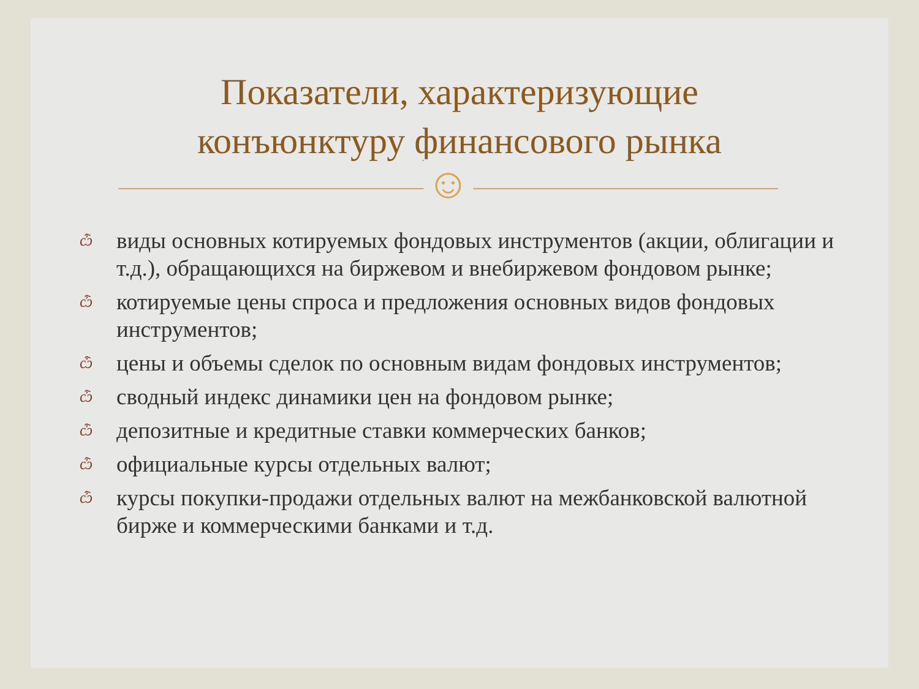Показатели, характеризующие
конъюнктуру финансового рынка
☺
ѽ виды основных котируемых фондовых инструментов (акции, облигации и т.д.), обращающихся на биржевом и внебиржевом фондовом рынке;
ѽ котируемые цены спроса и предложения основных видов фондовых инструментов;
ѽ цены и объемы сделок по основным видам фондовых инструментов;
ѽ сводный индекс динамики цен на фондовом рынке;
ѽ депозитные и кредитные ставки коммерческих банков;
ѽ официальные курсы отдельных валют;
ѽ курсы покупки-продажи отдельных валют на межбанковской валютной бирже и коммерческими банками и т.д.